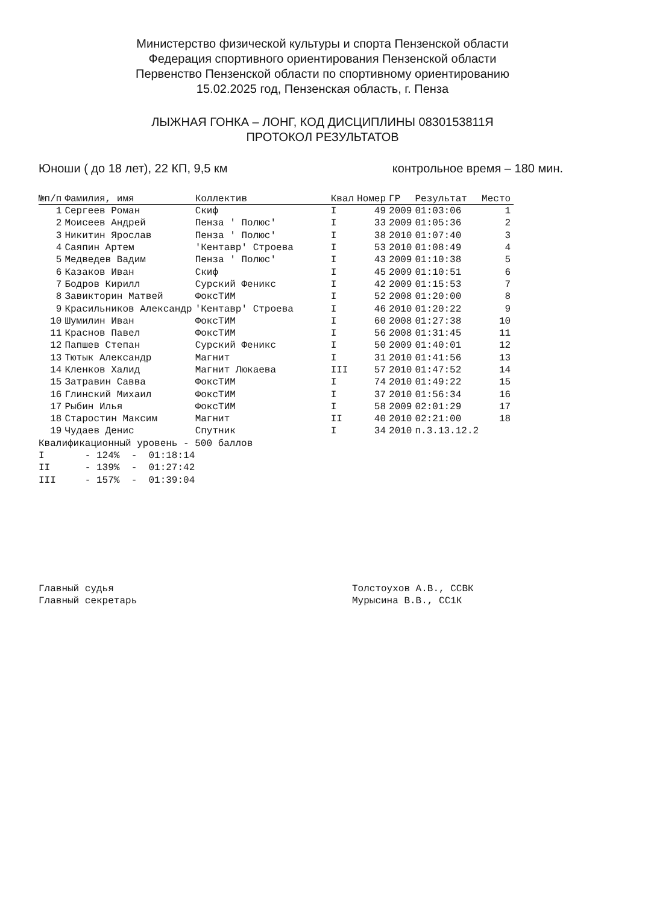Министерство физической культуры и спорта Пензенской области
Федерация спортивного ориентирования Пензенской области
Первенство Пензенской области по спортивному ориентированию
15.02.2025 год, Пензенская область, г. Пенза
ЛЫЖНАЯ ГОНКА – ЛОНГ, КОД ДИСЦИПЛИНЫ 0830153811Я
ПРОТОКОЛ РЕЗУЛЬТАТОВ
Юноши ( до 18 лет), 22 КП, 9,5 км контрольное время – 180 мин.
| №п/п | Фамилия, имя | Коллектив | Квал | Номер | ГР | Результат | Место |
| --- | --- | --- | --- | --- | --- | --- | --- |
| 1 | Сергеев Роман | Скиф | I | 49 | 2009 | 01:03:06 | 1 |
| 2 | Моисеев Андрей | Пенза ' Полюс' | I | 33 | 2009 | 01:05:36 | 2 |
| 3 | Никитин Ярослав | Пенза ' Полюс' | I | 38 | 2010 | 01:07:40 | 3 |
| 4 | Саяпин Артем | 'Кентавр' Строева | I | 53 | 2010 | 01:08:49 | 4 |
| 5 | Медведев Вадим | Пенза ' Полюс' | I | 43 | 2009 | 01:10:38 | 5 |
| 6 | Казаков Иван | Скиф | I | 45 | 2009 | 01:10:51 | 6 |
| 7 | Бодров Кирилл | Сурский Феникс | I | 42 | 2009 | 01:15:53 | 7 |
| 8 | Завикторин Матвей | ФоксТИМ | I | 52 | 2008 | 01:20:00 | 8 |
| 9 | Красильников Александр | 'Кентавр' Строева | I | 46 | 2010 | 01:20:22 | 9 |
| 10 | Шумилин Иван | ФоксТИМ | I | 60 | 2008 | 01:27:38 | 10 |
| 11 | Краснов Павел | ФоксТИМ | I | 56 | 2008 | 01:31:45 | 11 |
| 12 | Папшев Степан | Сурский Феникс | I | 50 | 2009 | 01:40:01 | 12 |
| 13 | Тютык Александр | Магнит | I | 31 | 2010 | 01:41:56 | 13 |
| 14 | Кленков Халид | Магнит Люкаева | III | 57 | 2010 | 01:47:52 | 14 |
| 15 | Затравин Савва | ФоксТИМ | I | 74 | 2010 | 01:49:22 | 15 |
| 16 | Глинский Михаил | ФоксТИМ | I | 37 | 2010 | 01:56:34 | 16 |
| 17 | Рыбин Илья | ФоксТИМ | I | 58 | 2009 | 02:01:29 | 17 |
| 18 | Старостин Максим | Магнит | II | 40 | 2010 | 02:21:00 | 18 |
| 19 | Чудаев Денис | Спутник | I | 34 | 2010 | п.3.13.12.2 | |
Квалификационный уровень - 500 баллов I - 124% - 01:18:14 II - 139% - 01:27:42 III - 157% - 01:39:04
Главный судья
Главный секретарь
Толстоухов А.В., ССВК
Мурысина В.В., СС1К